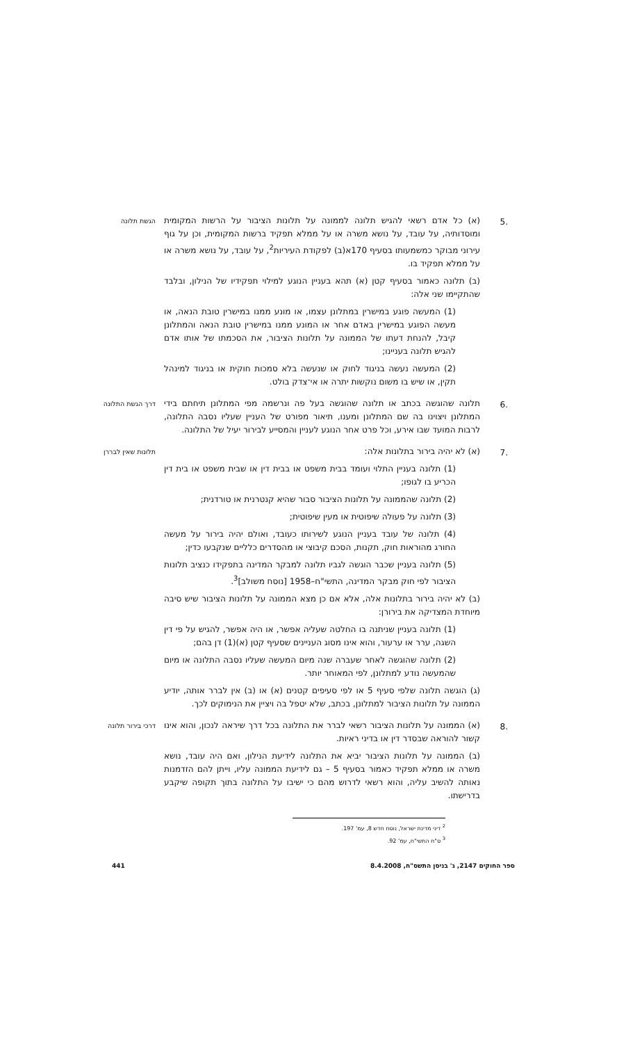.5
(א) כל אדם רשאי להגיש תלונה לממונה על תלונות הציבור על הרשות המקומית ומוסדותיה, על עובד, על נושא משרה או על ממלא תפקיד ברשות המקומית, וכן על גוף עירוני מבוקר כמשמעותו בסעיף 170א(ב) לפקודת העיריות<sup>2</sup>, על עובד, על נושא משרה או על ממלא תפקיד בו.
(ב) תלונה כאמור בסעיף קטן (א) תהא בעניין הנוגע למילוי תפקידיו של הנילון, ובלבד שהתקיימו שני אלה:
(1) המעשה פוגע במישרין במתלונן עצמו, או מונע ממנו במישרין טובת הנאה, או מעשה הפוגע במישרין באדם אחר או המונע ממנו במישרין טובת הנאה והמתלונן קיבל, להנחת דעתו של הממונה על תלונות הציבור, את הסכמתו של אותו אדם להגיש תלונה בעניינו;
(2) המעשה נעשה בניגוד לחוק או שנעשה בלא סמכות חוקית או בניגוד למינהל תקין, או שיש בו משום נוקשות יתרה או אי־צדק בולט.
הגשת תלונה
.6
תלונה שהוגשה בכתב או תלונה שהוגשה בעל פה ונרשמה מפי המתלונן תיחתם בידי המתלונן ויצוינו בה שם המתלונן ומענו, תיאור מפורט של העניין שעליו נסבה התלונה, לרבות המועד שבו אירע, וכל פרט אחר הנוגע לעניין והמסייע לבירור יעיל של התלונה.
דרך הגשת התלונה
.7
(א) לא יהיה בירור בתלונות אלה:
(1) תלונה בעניין התלוי ועומד בבית משפט או בבית דין או שבית משפט או בית דין הכריע בו לגופו;
(2) תלונה שהממונה על תלונות הציבור סבור שהיא קנטרנית או טורדנית;
(3) תלונה על פעולה שיפוטית או מעין שיפוטית;
(4) תלונה של עובד בעניין הנוגע לשירותו כעובד, ואולם יהיה בירור על מעשה החורג מהוראות חוק, תקנות, הסכם קיבוצי או מהסדרים כלליים שנקבעו כדין;
(5) תלונה בעניין שכבר הוגשה לגביו תלונה למבקר המדינה בתפקידו כנציב תלונות הציבור לפי חוק מבקר המדינה, התשי"ח–1958 [נוסח משולב]<sup>3</sup>.
(ב) לא יהיה בירור בתלונות אלה, אלא אם כן מצא הממונה על תלונות הציבור שיש סיבה מיוחדת המצדיקה את בירורן:
(1) תלונה בעניין שניתנה בו החלטה שעליה אפשר, או היה אפשר, להגיש על פי דין השגה, ערר או ערעור, והוא אינו מסוג העניינים שסעיף קטן (א)(1) דן בהם;
(2) תלונה שהוגשה לאחר שעברה שנה מיום המעשה שעליו נסבה התלונה או מיום שהמעשה נודע למתלונן, לפי המאוחר יותר.
(ג) הוגשה תלונה שלפי סעיף 5 או לפי סעיפים קטנים (א) או (ב) אין לברר אותה, יודיע הממונה על תלונות הציבור למתלונן, בכתב, שלא יטפל בה ויציין את הנימוקים לכך.
תלונות שאין לבררן
.8
(א) הממונה על תלונות הציבור רשאי לברר את התלונה בכל דרך שיראה לנכון, והוא אינו קשור להוראה שבסדר דין או בדיני ראיות.
(ב) הממונה על תלונות הציבור יביא את התלונה לידיעת הנילון, ואם היה עובד, נושא משרה או ממלא תפקיד כאמור בסעיף 5 – גם לידיעת הממונה עליו, וייתן להם הזדמנות נאותה להשיב עליה, והוא רשאי לדרוש מהם כי ישיבו על התלונה בתוך תקופה שיקבע בדרישתו.
דרכי בירור תלונה
<sup>2</sup> דיני מדינת ישראל, נוסח חדש 8, עמ' 197.
<sup>3</sup> ס"ח התשי"ח, עמ' 92.
ספר החוקים 2147, ג' בניסן התשס"ח, 8.4.2008 441